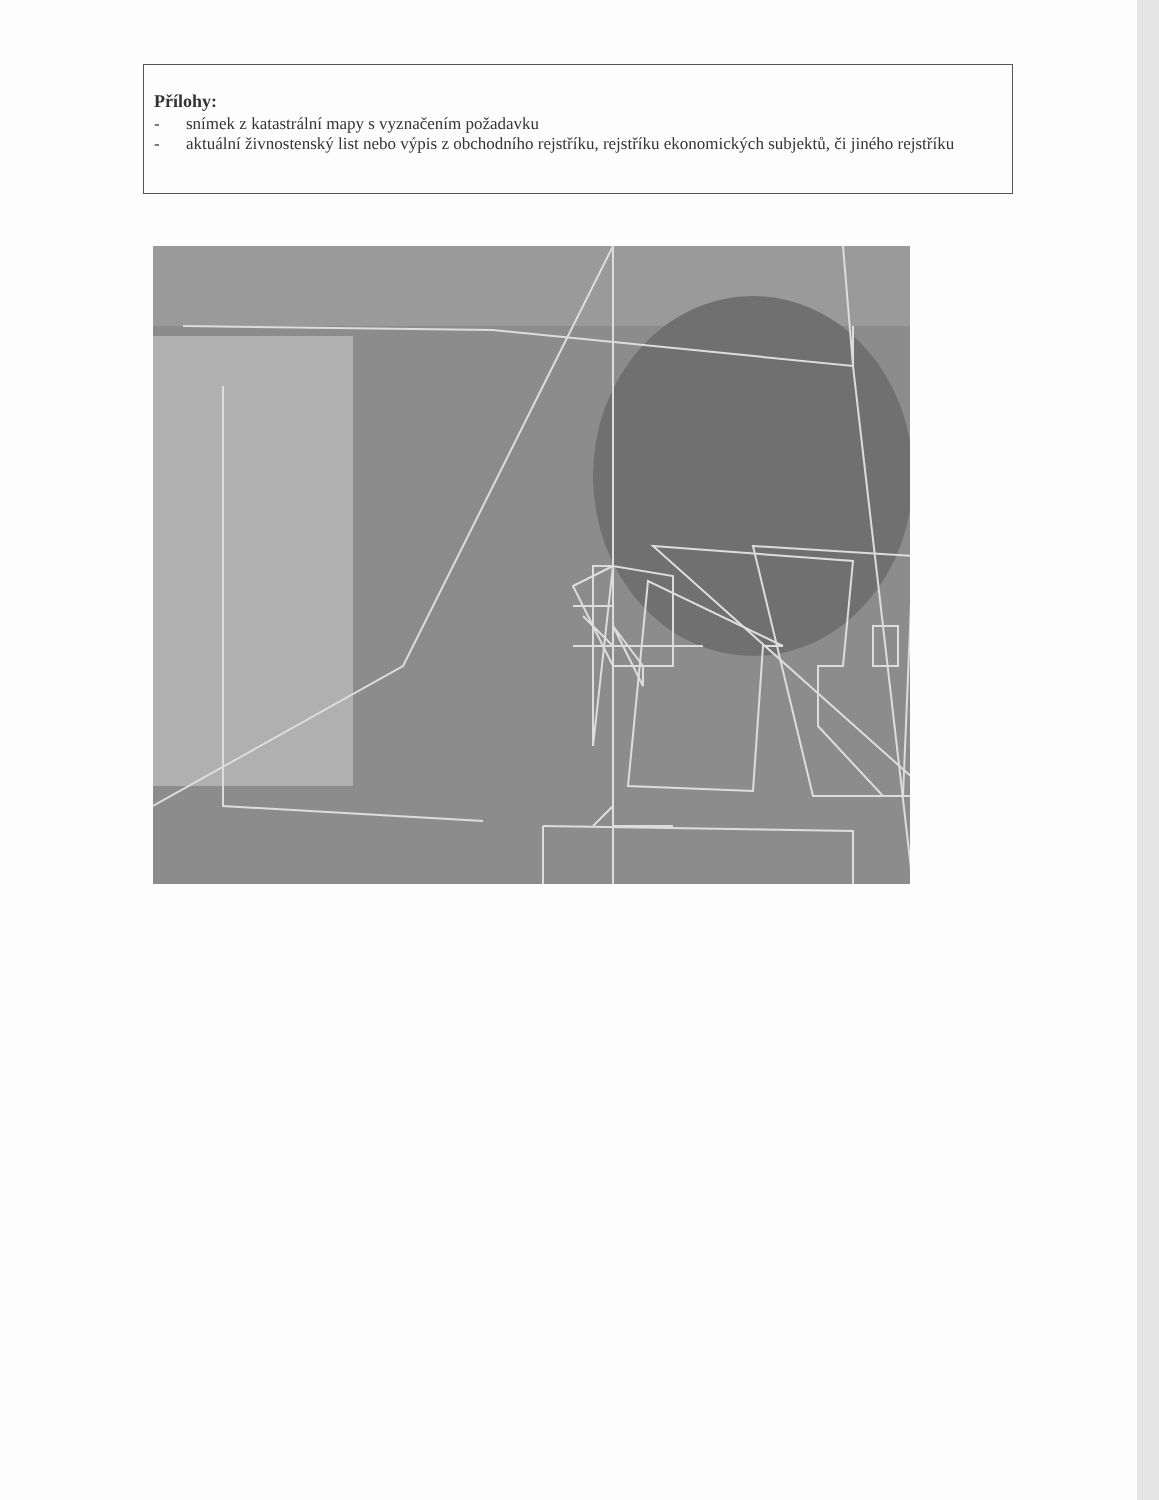Přílohy:
- snímek z katastrální mapy s vyznačením požadavku
- aktuální živnostenský list nebo výpis z obchodního rejstříku, rejstříku ekonomických subjektů, či jiného rejstříku